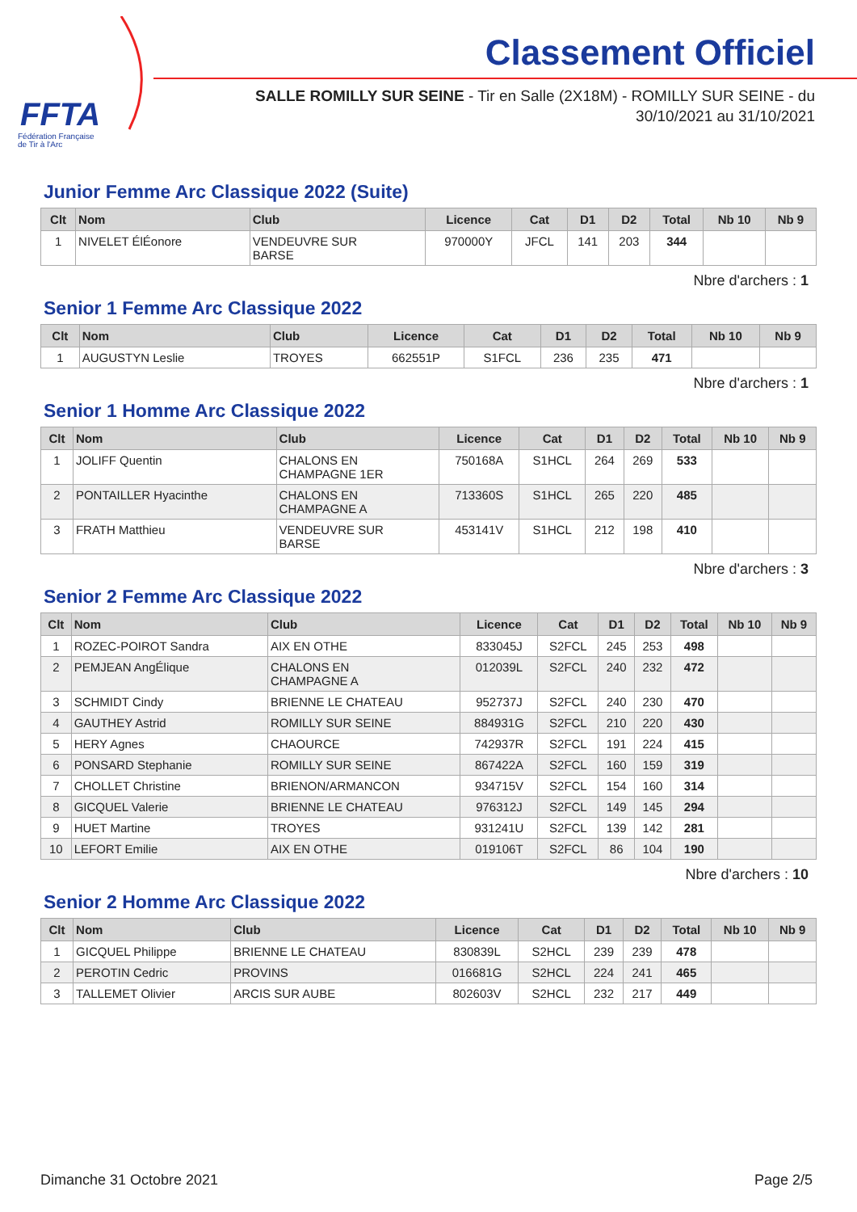FFTA
Fédération Française
de Tir à l'Arc
Classement Officiel
SALLE ROMILLY SUR SEINE - Tir en Salle (2X18M) - ROMILLY SUR SEINE - du
30/10/2021 au 31/10/2021
Junior Femme Arc Classique 2022 (Suite)
| Clt | Nom | Club | Licence | Cat | D1 | D2 | Total | Nb 10 | Nb 9 |
| --- | --- | --- | --- | --- | --- | --- | --- | --- | --- |
| 1 | NIVELET ÉlÉonore | VENDEUVRE SUR BARSE | 970000Y | JFCL | 141 | 203 | 344 | | |
Nbre d'archers : 1
Senior 1 Femme Arc Classique 2022
| Clt | Nom | Club | Licence | Cat | D1 | D2 | Total | Nb 10 | Nb 9 |
| --- | --- | --- | --- | --- | --- | --- | --- | --- | --- |
| 1 | AUGUSTYN Leslie | TROYES | 662551P | S1FCL | 236 | 235 | 471 | | |
Nbre d'archers : 1
Senior 1 Homme Arc Classique 2022
| Clt | Nom | Club | Licence | Cat | D1 | D2 | Total | Nb 10 | Nb 9 |
| --- | --- | --- | --- | --- | --- | --- | --- | --- | --- |
| 1 | JOLIFF Quentin | CHALONS EN CHAMPAGNE 1ER | 750168A | S1HCL | 264 | 269 | 533 | | |
| 2 | PONTAILLER Hyacinthe | CHALONS EN CHAMPAGNE A | 713360S | S1HCL | 265 | 220 | 485 | | |
| 3 | FRATH Matthieu | VENDEUVRE SUR BARSE | 453141V | S1HCL | 212 | 198 | 410 | | |
Nbre d'archers : 3
Senior 2 Femme Arc Classique 2022
| Clt | Nom | Club | Licence | Cat | D1 | D2 | Total | Nb 10 | Nb 9 |
| --- | --- | --- | --- | --- | --- | --- | --- | --- | --- |
| 1 | ROZEC-POIROT Sandra | AIX EN OTHE | 833045J | S2FCL | 245 | 253 | 498 | | |
| 2 | PEMJEAN AngÉlique | CHALONS EN CHAMPAGNE A | 012039L | S2FCL | 240 | 232 | 472 | | |
| 3 | SCHMIDT Cindy | BRIENNE LE CHATEAU | 952737J | S2FCL | 240 | 230 | 470 | | |
| 4 | GAUTHEY Astrid | ROMILLY SUR SEINE | 884931G | S2FCL | 210 | 220 | 430 | | |
| 5 | HERY Agnes | CHAOURCE | 742937R | S2FCL | 191 | 224 | 415 | | |
| 6 | PONSARD Stephanie | ROMILLY SUR SEINE | 867422A | S2FCL | 160 | 159 | 319 | | |
| 7 | CHOLLET Christine | BRIENON/ARMANCON | 934715V | S2FCL | 154 | 160 | 314 | | |
| 8 | GICQUEL Valerie | BRIENNE LE CHATEAU | 976312J | S2FCL | 149 | 145 | 294 | | |
| 9 | HUET Martine | TROYES | 931241U | S2FCL | 139 | 142 | 281 | | |
| 10 | LEFORT Emilie | AIX EN OTHE | 019106T | S2FCL | 86 | 104 | 190 | | |
Nbre d'archers : 10
Senior 2 Homme Arc Classique 2022
| Clt | Nom | Club | Licence | Cat | D1 | D2 | Total | Nb 10 | Nb 9 |
| --- | --- | --- | --- | --- | --- | --- | --- | --- | --- |
| 1 | GICQUEL Philippe | BRIENNE LE CHATEAU | 830839L | S2HCL | 239 | 239 | 478 | | |
| 2 | PEROTIN Cedric | PROVINS | 016681G | S2HCL | 224 | 241 | 465 | | |
| 3 | TALLEMET Olivier | ARCIS SUR AUBE | 802603V | S2HCL | 232 | 217 | 449 | | |
Dimanche 31 Octobre 2021 Page 2/5